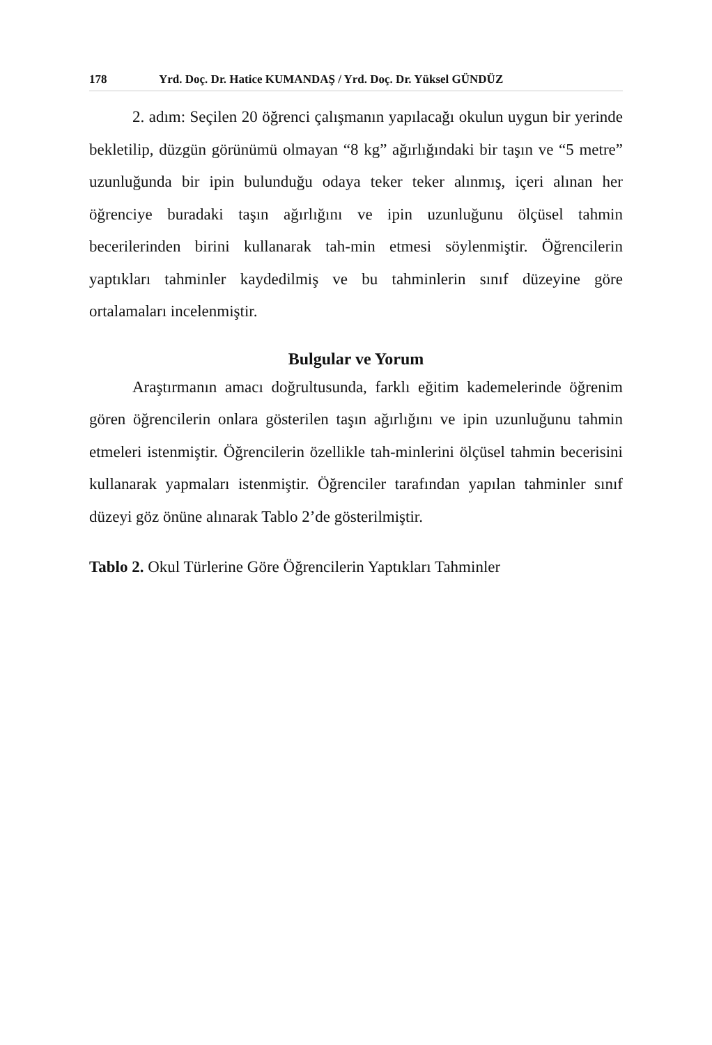178 Yrd. Doç. Dr. Hatice KUMANDAŞ / Yrd. Doç. Dr. Yüksel GÜNDÜZ
2. adım: Seçilen 20 öğrenci çalışmanın yapılacağı okulun uygun bir yerinde bekletilip, düzgün görünümü olmayan “8 kg” ağırlığındaki bir taşın ve “5 metre” uzunluğunda bir ipin bulunduğu odaya teker teker alınmış, içeri alınan her öğrenciye buradaki taşın ağırlığını ve ipin uzunluğunu ölçüsel tahmin becerilerinden birini kullanarak tah-min etmesi söylenmiştir. Öğrencilerin yaptıkları tahminler kaydedilmiş ve bu tahminlerin sınıf düzeyine göre ortalamaları incelenmiştir.
Bulgular ve Yorum
Araştırmanın amacı doğrultusunda, farklı eğitim kademelerinde öğrenim gören öğrencilerin onlara gösterilen taşın ağırlığını ve ipin uzunluğunu tahmin etmeleri istenmiştir. Öğrencilerin özellikle tah-minlerini ölçüsel tahmin becerisini kullanarak yapmaları istenmiştir. Öğrenciler tarafından yapılan tahminler sınıf düzeyi göz önüne alınarak Tablo 2’de gösterilmiştir.
Tablo 2. Okul Türlerine Göre Öğrencilerin Yaptıkları Tahminler